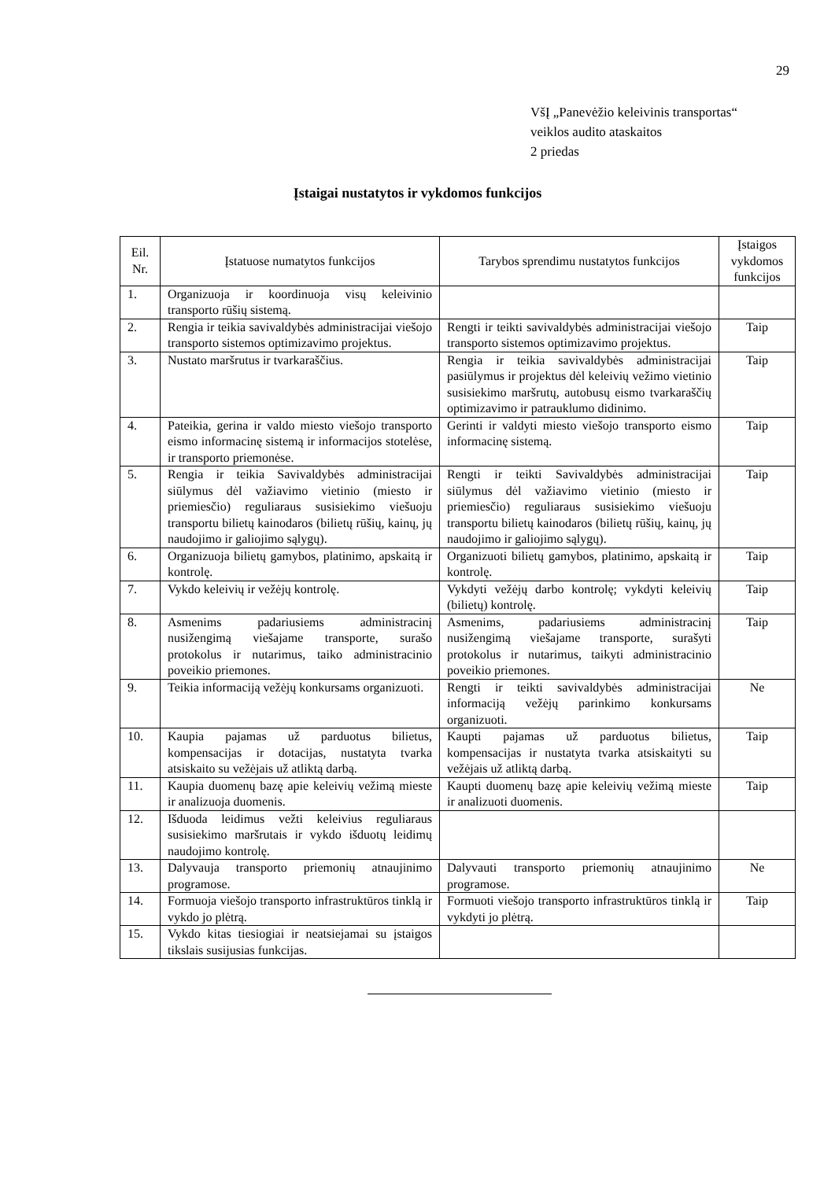29
VšĮ „Panevėžio keleivinis transportas“
veiklos audito ataskaitos
2 priedas
Įstaigai nustatytos ir vykdomos funkcijos
| Eil. Nr. | Įstatuose numatytos funkcijos | Tarybos sprendimu nustatytos funkcijos | Įstaigos vykdomos funkcijos |
| --- | --- | --- | --- |
| 1. | Organizuoja ir koordinuoja visų keleivinio transporto rūšių sistemą. | | |
| 2. | Rengia ir teikia savivaldybės administracijai viešojo transporto sistemos optimizavimo projektus. | Rengti ir teikti savivaldybės administracijai viešojo transporto sistemos optimizavimo projektus. | Taip |
| 3. | Nustato maršrutus ir tvarkaraščius. | Rengia ir teikia savivaldybės administracijai pasiūlymus ir projektus dėl keleivių vežimo vietinio susisiekimo maršrutų, autobusų eismo tvarkaraščių optimizavimo ir patrauklumo didinimo. | Taip |
| 4. | Pateikia, gerina ir valdo miesto viešojo transporto eismo informacinę sistemą ir informacijos stotelėse, ir transporto priemonėse. | Gerinti ir valdyti miesto viešojo transporto eismo informacinę sistemą. | Taip |
| 5. | Rengia ir teikia Savivaldybės administracijai siūlymus dėl važiavimo vietinio (miesto ir priemiesčio) reguliaraus susisiekimo viešuoju transportu bilietų kainodaros (bilietų rūšių, kainų, jų naudojimo ir galiojimo sąlygų). | Rengti ir teikti Savivaldybės administracijai siūlymus dėl važiavimo vietinio (miesto ir priemiesčio) reguliaraus susisiekimo viešuoju transportu bilietų kainodaros (bilietų rūšių, kainų, jų naudojimo ir galiojimo sąlygų). | Taip |
| 6. | Organizuoja bilietų gamybos, platinimo, apskaitą ir kontrolę. | Organizuoti bilietų gamybos, platinimo, apskaitą ir kontrolę. | Taip |
| 7. | Vykdo keleivių ir vežėjų kontrolę. | Vykdyti vežėjų darbo kontrolę; vykdyti keleivių (bilietų) kontrolę. | Taip |
| 8. | Asmenims padariusiems administracinį nusižengimą viešajame transporte, surašo protokolus ir nutarimus, taiko administracinio poveikio priemones. | Asmenims, padariusiems administracinį nusižengimą viešajame transporte, surašyti protokolus ir nutarimus, taikyti administracinio poveikio priemones. | Taip |
| 9. | Teikia informaciją vežėjų konkursams organizuoti. | Rengti ir teikti savivaldybės administracijai informaciją vežėjų parinkimo konkursams organizuoti. | Ne |
| 10. | Kaupia pajamas už parduotus bilietus, kompensacijas ir dotacijas, nustatyta tvarka atsiskaito su vežėjais už atliktą darbą. | Kaupti pajamas už parduotus bilietus, kompensacijas ir nustatyta tvarka atsiskaityti su vežėjais už atliktą darbą. | Taip |
| 11. | Kaupia duomenų bazę apie keleivių vežimą mieste ir analizuoja duomenis. | Kaupti duomenų bazę apie keleivių vežimą mieste ir analizuoti duomenis. | Taip |
| 12. | Išduoda leidimus vežti keleivius reguliaraus susisiekimo maršrutais ir vykdo išduotų leidimų naudojimo kontrolę. | | |
| 13. | Dalyvauja transporto priemonių atnaujinimo programose. | Dalyvauti transporto priemonių atnaujinimo programose. | Ne |
| 14. | Formuoja viešojo transporto infrastruktūros tinklą ir vykdo jo plėtrą. | Formuoti viešojo transporto infrastruktūros tinklą ir vykdyti jo plėtrą. | Taip |
| 15. | Vykdo kitas tiesiogiai ir neatsiejamai su įstaigos tikslais susijusias funkcijas. | | |